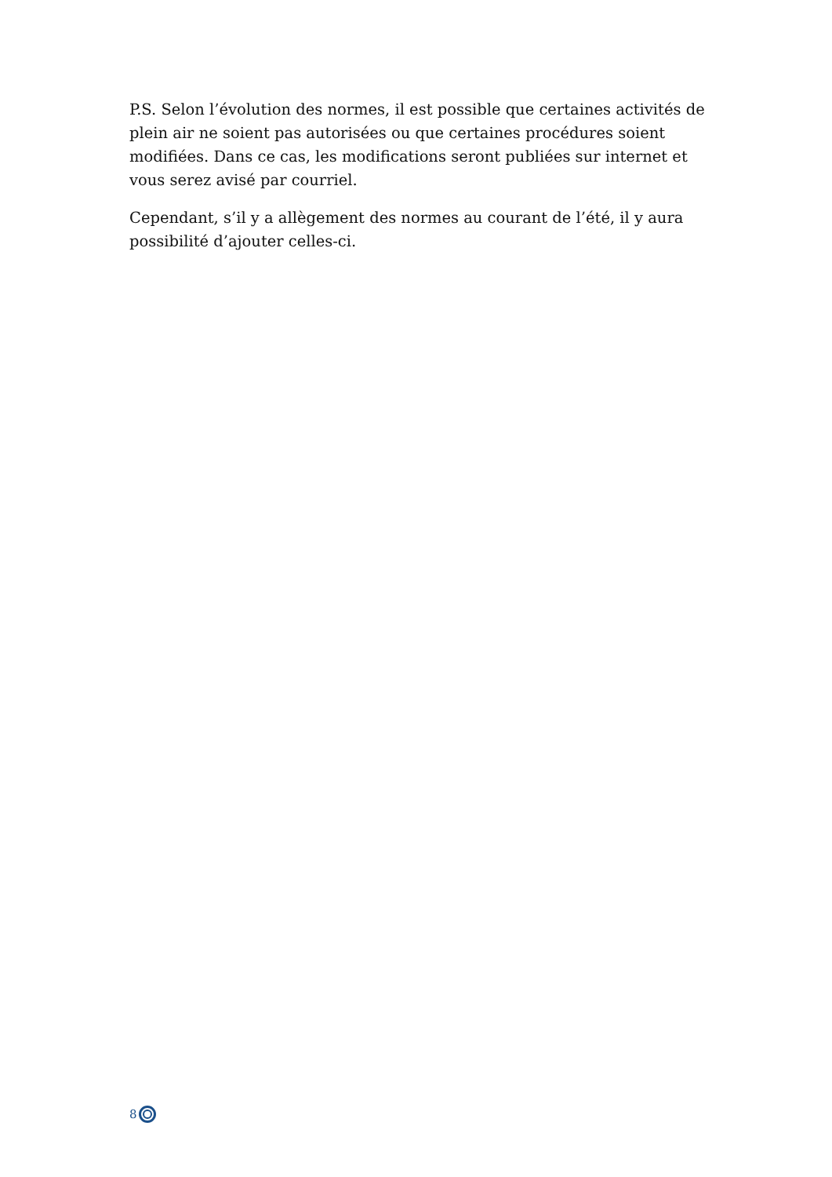P.S. Selon l’évolution des normes, il est possible que certaines activités de plein air ne soient pas autorisées ou que certaines procédures soient modifiées. Dans ce cas, les modifications seront publiées sur internet et vous serez avisé par courriel.
Cependant, s’il y a allègement des normes au courant de l’été, il y aura possibilité d’ajouter celles-ci.
8